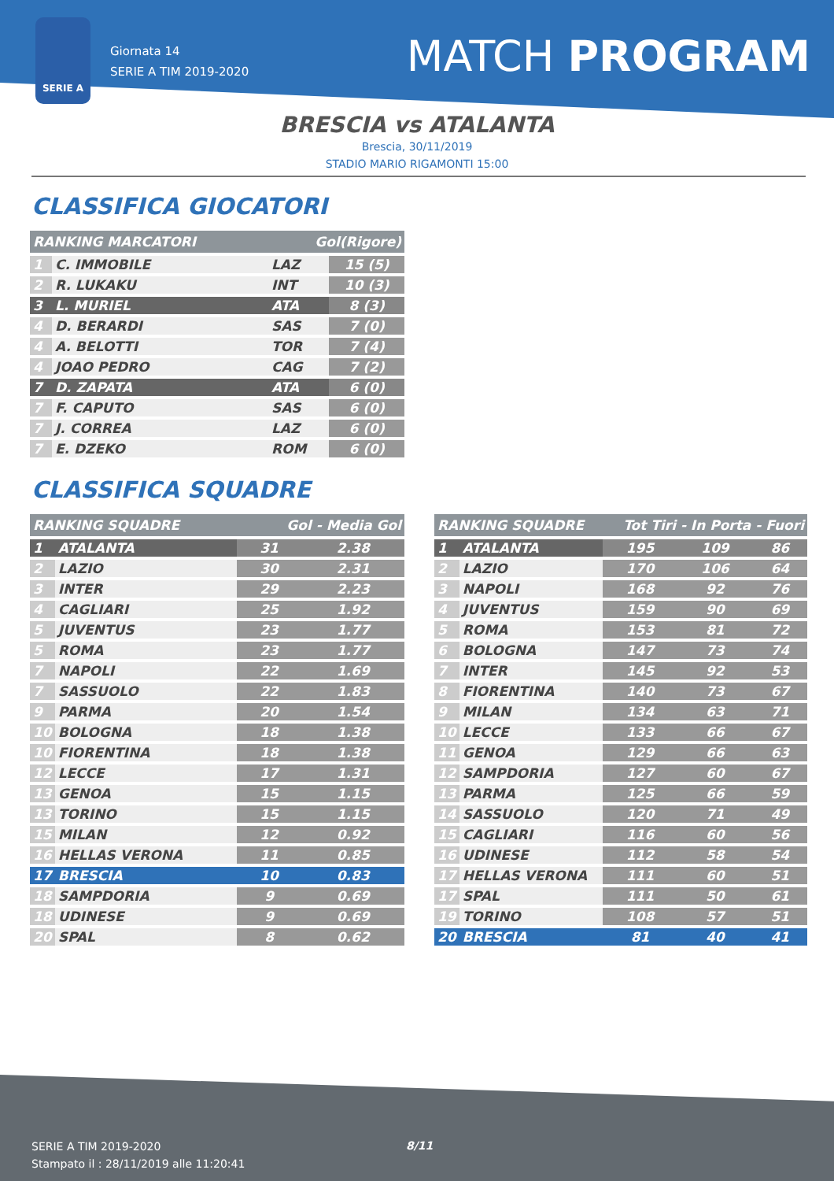SERIE A
Giornata 14
SERIE A TIM 2019-2020
MATCH PROGRAM
BRESCIA vs ATALANTA
Brescia, 30/11/2019
STADIO MARIO RIGAMONTI 15:00
CLASSIFICA GIOCATORI
| RANKING MARCATORI | | Gol(Rigore) | |
| --- | --- | --- | --- |
| 1 | C. IMMOBILE | LAZ | 15 (5) |
| 2 | R. LUKAKU | INT | 10 (3) |
| 3 | L. MURIEL | ATA | 8 (3) |
| 4 | D. BERARDI | SAS | 7 (0) |
| 4 | A. BELOTTI | TOR | 7 (4) |
| 4 | JOAO PEDRO | CAG | 7 (2) |
| 7 | D. ZAPATA | ATA | 6 (0) |
| 7 | F. CAPUTO | SAS | 6 (0) |
| 7 | J. CORREA | LAZ | 6 (0) |
| 7 | E. DZEKO | ROM | 6 (0) |
CLASSIFICA SQUADRE
| RANKING SQUADRE | | Gol - Media Gol | |
| --- | --- | --- | --- |
| 1 | ATALANTA | 31 | 2.38 |
| 2 | LAZIO | 30 | 2.31 |
| 3 | INTER | 29 | 2.23 |
| 4 | CAGLIARI | 25 | 1.92 |
| 5 | JUVENTUS | 23 | 1.77 |
| 5 | ROMA | 23 | 1.77 |
| 7 | NAPOLI | 22 | 1.69 |
| 7 | SASSUOLO | 22 | 1.83 |
| 9 | PARMA | 20 | 1.54 |
| 10 | BOLOGNA | 18 | 1.38 |
| 10 | FIORENTINA | 18 | 1.38 |
| 12 | LECCE | 17 | 1.31 |
| 13 | GENOA | 15 | 1.15 |
| 13 | TORINO | 15 | 1.15 |
| 15 | MILAN | 12 | 0.92 |
| 16 | HELLAS VERONA | 11 | 0.85 |
| 17 | BRESCIA | 10 | 0.83 |
| 18 | SAMPDORIA | 9 | 0.69 |
| 18 | UDINESE | 9 | 0.69 |
| 20 | SPAL | 8 | 0.62 |
| RANKING SQUADRE | | Tot Tiri - In Porta - Fuori | | |
| --- | --- | --- | --- | --- |
| 1 | ATALANTA | 195 | 109 | 86 |
| 2 | LAZIO | 170 | 106 | 64 |
| 3 | NAPOLI | 168 | 92 | 76 |
| 4 | JUVENTUS | 159 | 90 | 69 |
| 5 | ROMA | 153 | 81 | 72 |
| 6 | BOLOGNA | 147 | 73 | 74 |
| 7 | INTER | 145 | 92 | 53 |
| 8 | FIORENTINA | 140 | 73 | 67 |
| 9 | MILAN | 134 | 63 | 71 |
| 10 | LECCE | 133 | 66 | 67 |
| 11 | GENOA | 129 | 66 | 63 |
| 12 | SAMPDORIA | 127 | 60 | 67 |
| 13 | PARMA | 125 | 66 | 59 |
| 14 | SASSUOLO | 120 | 71 | 49 |
| 15 | CAGLIARI | 116 | 60 | 56 |
| 16 | UDINESE | 112 | 58 | 54 |
| 17 | HELLAS VERONA | 111 | 60 | 51 |
| 17 | SPAL | 111 | 50 | 61 |
| 19 | TORINO | 108 | 57 | 51 |
| 20 | BRESCIA | 81 | 40 | 41 |
SERIE A TIM 2019-2020
Stampato il : 28/11/2019 alle 11:20:41
8/11